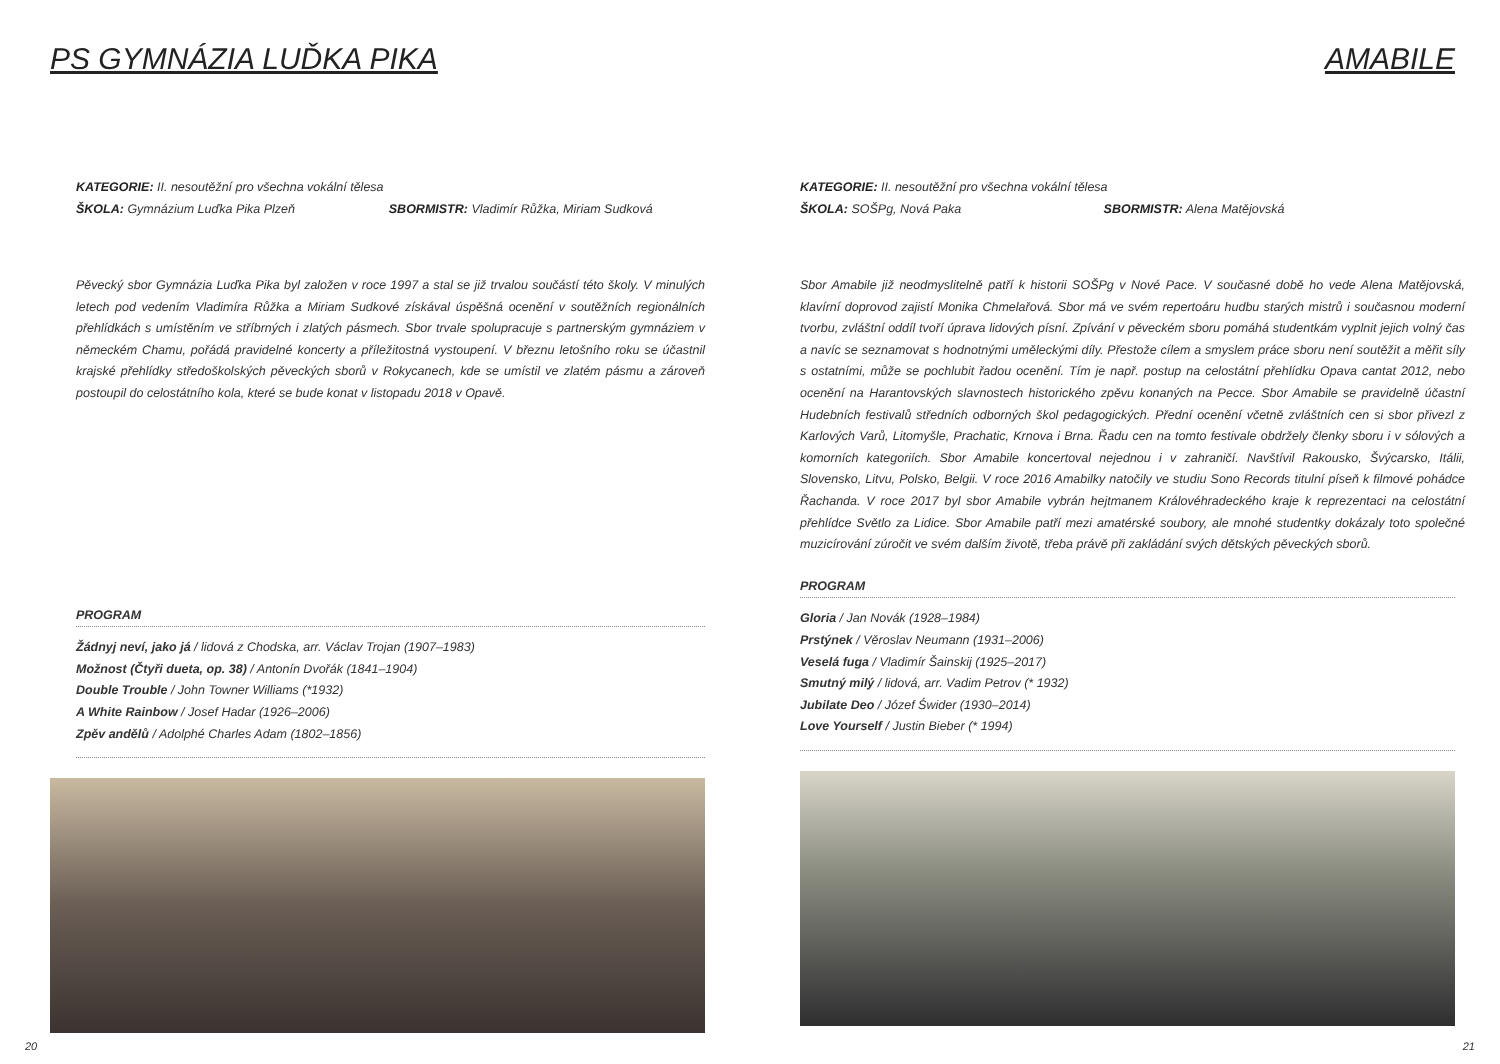PS GYMNÁZIA LUĎKA PIKA
KATEGORIE: II. nesoutěžní pro všechna vokální tělesa
ŠKOLA: Gymnázium Luďka Pika Plzeň SBORMISTR: Vladimír Růžka, Miriam Sudková
Pěvecký sbor Gymnázia Luďka Pika byl založen v roce 1997 a stal se již trvalou součástí této školy. V minulých letech pod vedením Vladimíra Růžka a Miriam Sudkové získával úspěšná ocenění v soutěžních regionálních přehlídkách s umístěním ve stříbrných i zlatých pásmech. Sbor trvale spolupracuje s partnerským gymnáziem v německém Chamu, pořádá pravidelné koncerty a příležitostná vystoupení. V březnu letošního roku se účastnil krajské přehlídky středoškolských pěveckých sborů v Rokycanech, kde se umístil ve zlatém pásmu a zároveň postoupil do celostátního kola, které se bude konat v listopadu 2018 v Opavě.
PROGRAM
Žádnyj neví, jako já / lidová z Chodska, arr. Václav Trojan (1907–1983)
Možnost (Čtyři dueta, op. 38) / Antonín Dvořák (1841–1904)
Double Trouble / John Towner Williams (*1932)
A White Rainbow / Josef Hadar (1926–2006)
Zpěv andělů / Adolphé Charles Adam (1802–1856)
20
AMABILE
KATEGORIE: II. nesoutěžní pro všechna vokální tělesa
ŠKOLA: SOŠPg, Nová Paka SBORMISTR: Alena Matějovská
Sbor Amabile již neodmyslitelně patří k historii SOŠPg v Nové Pace. V současné době ho vede Alena Matějovská, klavírní doprovod zajistí Monika Chmelařová. Sbor má ve svém repertoáru hudbu starých mistrů i současnou moderní tvorbu, zvláštní oddíl tvoří úprava lidových písní. Zpívání v pěveckém sboru pomáhá studentkám vyplnit jejich volný čas a navíc se seznamovat s hodnotnými uměleckými díly. Přestože cílem a smyslem práce sboru není soutěžit a měřit síly s ostatními, může se pochlubit řadou ocenění. Tím je např. postup na celostátní přehlídku Opava cantat 2012, nebo ocenění na Harantovských slavnostech historického zpěvu konaných na Pecce. Sbor Amabile se pravidelně účastní Hudebních festivalů středních odborných škol pedagogických. Přední ocenění včetně zvláštních cen si sbor přivezl z Karlových Varů, Litomyšle, Prachatic, Krnova i Brna. Řadu cen na tomto festivale obdržely členky sboru i v sólových a komorních kategoriích. Sbor Amabile koncertoval nejednou i v zahraničí. Navštívil Rakousko, Švýcarsko, Itálii, Slovensko, Litvu, Polsko, Belgii. V roce 2016 Amabilky natočily ve studiu Sono Records titulní píseň k filmové pohádce Řachanda. V roce 2017 byl sbor Amabile vybrán hejtmanem Královéhradeckého kraje k reprezentaci na celostátní přehlídce Světlo za Lidice. Sbor Amabile patří mezi amatérské soubory, ale mnohé studentky dokázaly toto společné muzicírování zúročit ve svém dalším životě, třeba právě při zakládání svých dětských pěveckých sborů.
PROGRAM
Gloria / Jan Novák (1928–1984)
Prstýnek / Věroslav Neumann (1931–2006)
Veselá fuga / Vladimír Šainskij (1925–2017)
Smutný milý / lidová, arr. Vadim Petrov (* 1932)
Jubilate Deo / Józef Świder (1930–2014)
Love Yourself / Justin Bieber (* 1994)
21